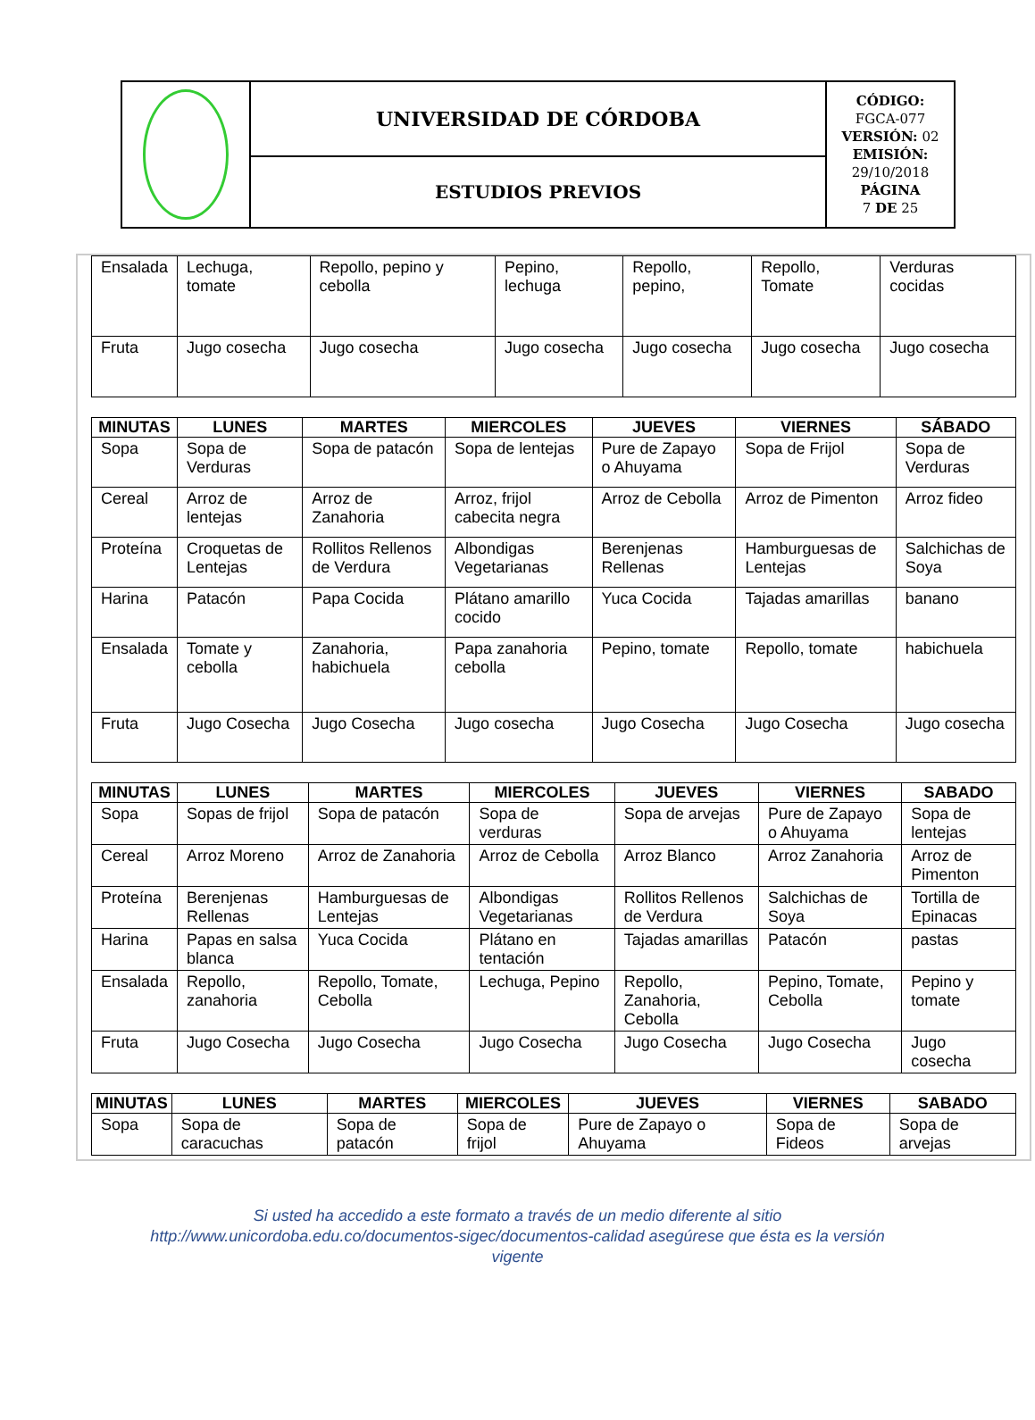| | UNIVERSIDAD DE CÓRDOBA | CÓDIGO: FGCA-077 VERSIÓN: 02 EMISIÓN: 29/10/2018 PÁGINA 7 DE 25 |
| | ESTUDIOS PREVIOS | |
| Ensalada | Lechuga, tomate | Repollo, pepino y cebolla | Pepino, lechuga | Repollo, pepino, | Repollo, Tomate | Verduras cocidas |
| Fruta | Jugo cosecha | Jugo cosecha | Jugo cosecha | Jugo cosecha | Jugo cosecha | Jugo cosecha |
| MINUTAS | LUNES | MARTES | MIERCOLES | JUEVES | VIERNES | SÁBADO |
| --- | --- | --- | --- | --- | --- | --- |
| Sopa | Sopa de Verduras | Sopa de patacón | Sopa de lentejas | Pure de Zapayo o Ahuyama | Sopa de Frijol | Sopa de Verduras |
| Cereal | Arroz de lentejas | Arroz de Zanahoria | Arroz, frijol cabecita negra | Arroz de Cebolla | Arroz de Pimenton | Arroz fideo |
| Proteína | Croquetas de Lentejas | Rollitos Rellenos de Verdura | Albondigas Vegetarianas | Berenjenas Rellenas | Hamburguesas de Lentejas | Salchichas de Soya |
| Harina | Patacón | Papa Cocida | Plátano amarillo cocido | Yuca Cocida | Tajadas amarillas | banano |
| Ensalada | Tomate y cebolla | Zanahoria, habichuela | Papa zanahoria cebolla | Pepino, tomate | Repollo, tomate | habichuela |
| Fruta | Jugo Cosecha | Jugo Cosecha | Jugo cosecha | Jugo Cosecha | Jugo Cosecha | Jugo cosecha |
| MINUTAS | LUNES | MARTES | MIERCOLES | JUEVES | VIERNES | SABADO |
| --- | --- | --- | --- | --- | --- | --- |
| Sopa | Sopas de frijol | Sopa de patacón | Sopa de verduras | Sopa de arvejas | Pure de Zapayo o Ahuyama | Sopa de lentejas |
| Cereal | Arroz Moreno | Arroz de Zanahoria | Arroz de Cebolla | Arroz Blanco | Arroz Zanahoria | Arroz de Pimenton |
| Proteína | Berenjenas Rellenas | Hamburguesas de Lentejas | Albondigas Vegetarianas | Rollitos Rellenos de Verdura | Salchichas de Soya | Tortilla de Epinacas |
| Harina | Papas en salsa blanca | Yuca Cocida | Plátano en tentación | Tajadas amarillas | Patacón | pastas |
| Ensalada | Repollo, zanahoria | Repollo, Tomate, Cebolla | Lechuga, Pepino | Repollo, Zanahoria, Cebolla | Pepino, Tomate, Cebolla | Pepino y tomate |
| Fruta | Jugo Cosecha | Jugo Cosecha | Jugo Cosecha | Jugo Cosecha | Jugo Cosecha | Jugo cosecha |
| MINUTAS | LUNES | MARTES | MIERCOLES | JUEVES | VIERNES | SABADO |
| --- | --- | --- | --- | --- | --- | --- |
| Sopa | Sopa de caracuchas | Sopa de patacón | Sopa de frijol | Pure de Zapayo o Ahuyama | Sopa de Fideos | Sopa de arvejas |
Si usted ha accedido a este formato a través de un medio diferente al sitio
http://www.unicordoba.edu.co/documentos-sigec/documentos-calidad asegúrese que ésta es la versión
vigente